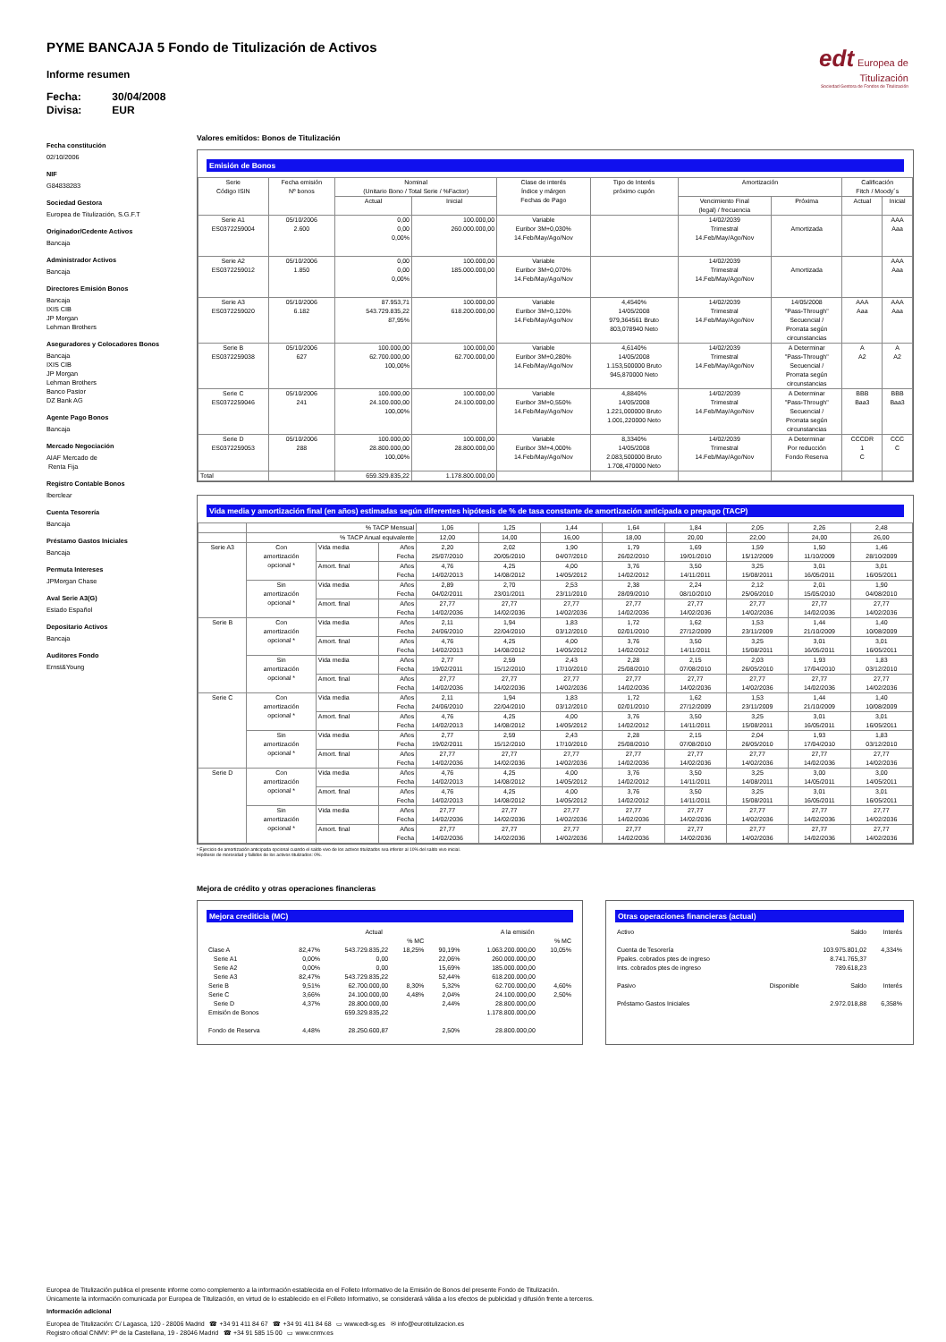edt Europea de
Titulización
Sociedad Gestora de Fondos de Titulización
PYME BANCAJA 5 Fondo de Titulización de Activos
Informe resumen
Fecha: 30/04/2008
Divisa: EUR
Fecha constitución
02/10/2006
NIF
G84838283
Sociedad Gestora
Europea de Titulización, S.G.F.T
Originador/Cedente Activos
Bancaja
Administrador Activos
Bancaja
Directores Emisión Bonos
Bancaja
IXIS CIB
JP Morgan
Lehman Brothers
Aseguradores y Colocadores Bonos
Bancaja
IXIS CIB
JP Morgan
Lehman Brothers
Banco Pastor
DZ Bank AG
Agente Pago Bonos
Bancaja
Mercado Negociación
AIAF Mercado de
Renta Fija
Registro Contable Bonos
Iberclear
Cuenta Tesorería
Bancaja
Préstamo Gastos Iniciales
Bancaja
Permuta Intereses
JPMorgan Chase
Aval Serie A3(G)
Estado Español
Depositario Activos
Bancaja
Auditores Fondo
Ernst&Young
Valores emitidos: Bonos de Titulización
Emisión de Bonos
| Serie Código ISIN | Fecha emisión Nº bonos | Nominal (Unitario Bono / Total Serie / %Factor) | | Clase de interés Índice y márgen Fechas de Pago | Tipo de Interés próximo cupón | Amortización | | Calificación Fitch / Moody´s | |
| --- | --- | --- | --- | --- | --- | --- | --- | --- | --- |
| | | Actual | Inicial | | | Vencimiento Final (legal) / frecuencia | Próxima | Actual | Inicial |
| Serie A1 ES0372259004 | 05/10/2006 2.600 | 0,00 0,00 0,00% | 100.000,00 260.000.000,00 | Variable Euribor 3M+0,030% 14.Feb/May/Ago/Nov | | 14/02/2039 Trimestral 14.Feb/May/Ago/Nov | Amortizada | | AAA Aaa |
| Serie A2 ES0372259012 | 05/10/2006 1.850 | 0,00 0,00 0,00% | 100.000,00 185.000.000,00 | Variable Euribor 3M+0,070% 14.Feb/May/Ago/Nov | | 14/02/2039 Trimestral 14.Feb/May/Ago/Nov | Amortizada | | AAA Aaa |
| Serie A3 ES0372259020 | 05/10/2006 6.182 | 87.953,71 543.729.835,22 87,95% | 100.000,00 618.200.000,00 | Variable Euribor 3M+0,120% 14.Feb/May/Ago/Nov | 4,4540% 14/05/2008 979,364561 Bruto 803,078940 Neto | 14/02/2039 Trimestral 14.Feb/May/Ago/Nov | 14/05/2008 "Pass-Through" Secuencial / Prorrata según circunstancias | AAA Aaa | AAA Aaa |
| Serie B ES0372259038 | 05/10/2006 627 | 100.000,00 62.700.000,00 100,00% | 100.000,00 62.700.000,00 | Variable Euribor 3M+0,280% 14.Feb/May/Ago/Nov | 4,6140% 14/05/2008 1.153,500000 Bruto 945,870000 Neto | 14/02/2039 Trimestral 14.Feb/May/Ago/Nov | A Determinar "Pass-Through" Secuencial / Prorrata según circunstancias | A A2 | A A2 |
| Serie C ES0372259046 | 05/10/2006 241 | 100.000,00 24.100.000,00 100,00% | 100.000,00 24.100.000,00 | Variable Euribor 3M+0,550% 14.Feb/May/Ago/Nov | 4,8840% 14/05/2008 1.221,000000 Bruto 1.001,220000 Neto | 14/02/2039 Trimestral 14.Feb/May/Ago/Nov | A Determinar "Pass-Through" Secuencial / Prorrata según circunstancias | BBB Baa3 | BBB Baa3 |
| Serie D ES0372259053 | 05/10/2006 288 | 100.000,00 28.800.000,00 100,00% | 100.000,00 28.800.000,00 | Variable Euribor 3M+4,000% 14.Feb/May/Ago/Nov | 8,3340% 14/05/2008 2.083,500000 Bruto 1.708,470000 Neto | 14/02/2039 Trimestral 14.Feb/May/Ago/Nov | A Determinar Por reducción Fondo Reserva | CCCDR 1 C | CCC C |
| Total | | 659.329.835,22 | 1.178.800.000,00 | | | | | | |
Vida media y amortización final (en años) estimadas según diferentes hipótesis de % de tasa constante de amortización anticipada o prepago (TACP)
| | % TACP Mensual | | | 1,06 | 1,25 | 1,44 | 1,64 | 1,84 | 2,05 | 2,26 | 2,48 |
| | % TACP Anual equivalente | | | 12,00 | 14,00 | 16,00 | 18,00 | 20,00 | 22,00 | 24,00 | 26,00 |
| Serie A3 | Con amortización opcional * | Vida media | Años Fecha | 2,20 25/07/2010 | 2,02 20/05/2010 | 1,90 04/07/2010 | 1,79 26/02/2010 | 1,69 19/01/2010 | 1,59 15/12/2009 | 1,50 11/10/2009 | 1,46 28/10/2009 |
| | | Amort. final | Años Fecha | 4,76 14/02/2013 | 4,25 14/08/2012 | 4,00 14/05/2012 | 3,76 14/02/2012 | 3,50 14/11/2011 | 3,25 15/08/2011 | 3,01 16/05/2011 | 3,01 16/05/2011 |
| | Sin amortización opcional * | Vida media | Años Fecha | 2,89 04/02/2011 | 2,70 23/01/2011 | 2,53 23/11/2010 | 2,38 28/09/2010 | 2,24 08/10/2010 | 2,12 25/06/2010 | 2,01 15/05/2010 | 1,90 04/08/2010 |
| | | Amort. final | Años Fecha | 27,77 14/02/2036 | 27,77 14/02/2036 | 27,77 14/02/2036 | 27,77 14/02/2036 | 27,77 14/02/2036 | 27,77 14/02/2036 | 27,77 14/02/2036 | 27,77 14/02/2036 |
| Serie B | Con amortización opcional * | Vida media | Años Fecha | 2,11 24/06/2010 | 1,94 22/04/2010 | 1,83 03/12/2010 | 1,72 02/01/2010 | 1,62 27/12/2009 | 1,53 23/11/2009 | 1,44 21/10/2009 | 1,40 10/08/2009 |
| | | Amort. final | Años Fecha | 4,76 14/02/2013 | 4,25 14/08/2012 | 4,00 14/05/2012 | 3,76 14/02/2012 | 3,50 14/11/2011 | 3,25 15/08/2011 | 3,01 16/05/2011 | 3,01 16/05/2011 |
| | Sin amortización opcional * | Vida media | Años Fecha | 2,77 19/02/2011 | 2,59 15/12/2010 | 2,43 17/10/2010 | 2,28 25/08/2010 | 2,15 07/08/2010 | 2,03 26/05/2010 | 1,93 17/04/2010 | 1,83 03/12/2010 |
| | | Amort. final | Años Fecha | 27,77 14/02/2036 | 27,77 14/02/2036 | 27,77 14/02/2036 | 27,77 14/02/2036 | 27,77 14/02/2036 | 27,77 14/02/2036 | 27,77 14/02/2036 | 27,77 14/02/2036 |
| Serie C | Con amortización opcional * | Vida media | Años Fecha | 2,11 24/06/2010 | 1,94 22/04/2010 | 1,83 03/12/2010 | 1,72 02/01/2010 | 1,62 27/12/2009 | 1,53 23/11/2009 | 1,44 21/10/2009 | 1,40 10/08/2009 |
| | | Amort. final | Años Fecha | 4,76 14/02/2013 | 4,25 14/08/2012 | 4,00 14/05/2012 | 3,76 14/02/2012 | 3,50 14/11/2011 | 3,25 15/08/2011 | 3,01 16/05/2011 | 3,01 16/05/2011 |
| | Sin amortización opcional * | Vida media | Años Fecha | 2,77 19/02/2011 | 2,59 15/12/2010 | 2,43 17/10/2010 | 2,28 25/08/2010 | 2,15 07/08/2010 | 2,04 26/05/2010 | 1,93 17/04/2010 | 1,83 03/12/2010 |
| | | Amort. final | Años Fecha | 27,77 14/02/2036 | 27,77 14/02/2036 | 27,77 14/02/2036 | 27,77 14/02/2036 | 27,77 14/02/2036 | 27,77 14/02/2036 | 27,77 14/02/2036 | 27,77 14/02/2036 |
| Serie D | Con amortización opcional * | Vida media | Años Fecha | 4,76 14/02/2013 | 4,25 14/08/2012 | 4,00 14/05/2012 | 3,76 14/02/2012 | 3,50 14/11/2011 | 3,25 14/08/2011 | 3,00 14/05/2011 | 3,00 14/05/2011 |
| | | Amort. final | Años Fecha | 4,76 14/02/2013 | 4,25 14/08/2012 | 4,00 14/05/2012 | 3,76 14/02/2012 | 3,50 14/11/2011 | 3,25 15/08/2011 | 3,01 16/05/2011 | 3,01 16/05/2011 |
| | Sin amortización opcional * | Vida media | Años Fecha | 27,77 14/02/2036 | 27,77 14/02/2036 | 27,77 14/02/2036 | 27,77 14/02/2036 | 27,77 14/02/2036 | 27,77 14/02/2036 | 27,77 14/02/2036 | 27,77 14/02/2036 |
| | | Amort. final | Años Fecha | 27,77 14/02/2036 | 27,77 14/02/2036 | 27,77 14/02/2036 | 27,77 14/02/2036 | 27,77 14/02/2036 | 27,77 14/02/2036 | 27,77 14/02/2036 | 27,77 14/02/2036 |
* Ejercicio de amortización anticipada opcional cuando el saldo vivo de los activos titulizados sea inferior al 10% del saldo vivo inicial.
Hipótesis de morosidad y fallidos de los activos titulizados: 0%.
Mejora de crédito y otras operaciones financieras
Mejora crediticia (MC)
| | | Actual | | | A la emisión | |
| | | | % MC | | | % MC |
| Clase A | 82,47% | 543.729.835,22 | 18,25% | 90,19% | 1.063.200.000,00 | 10,05% |
| Serie A1 | 0,00% | 0,00 | | 22,06% | 260.000.000,00 | |
| Serie A2 | 0,00% | 0,00 | | 15,69% | 185.000.000,00 | |
| Serie A3 | 82,47% | 543.729.835,22 | | 52,44% | 618.200.000,00 | |
| Serie B | 9,51% | 62.700.000,00 | 8,30% | 5,32% | 62.700.000,00 | 4,60% |
| Serie C | 3,66% | 24.100.000,00 | 4,48% | 2,04% | 24.100.000,00 | 2,50% |
| Serie D | 4,37% | 28.800.000,00 | | 2,44% | 28.800.000,00 | |
| Emisión de Bonos | | 659.329.835,22 | | | 1.178.800.000,00 | |
| Fondo de Reserva | 4,48% | 28.250.600,87 | | 2,50% | 28.800.000,00 | |
Otras operaciones financieras (actual)
| Activo | | Saldo | Interés |
| Cuenta de Tesorería | | 103.975.801,02 | 4,334% |
| Ppales. cobrados ptes de ingreso | | 8.741.765,37 | |
| Ints. cobrados ptes de ingreso | | 789.618,23 | |
| Pasivo | Disponible | Saldo | Interés |
| Préstamo Gastos Iniciales | | 2.972.018,88 | 6,358% |
Europea de Titulización publica el presente informe como complemento a la información establecida en el Folleto Informativo de la Emisión de Bonos del presente Fondo de Titulización.
Únicamente la información comunicada por Europea de Titulización, en virtud de lo establecido en el Folleto Informativo, se considerará válida a los efectos de publicidad y difusión frente a terceros.
Información adicional
Europea de Titulización: C/ Lagasca, 120 - 28006 Madrid ☎ +34 91 411 84 67 ☎ +34 91 411 84 68 ▭ www.edt-sg.es ✉ info@eurotitulizacion.es
Registro oficial CNMV: Pº de la Castellana, 19 - 28046 Madrid ☎ +34 91 585 15 00 ▭ www.cnmv.es